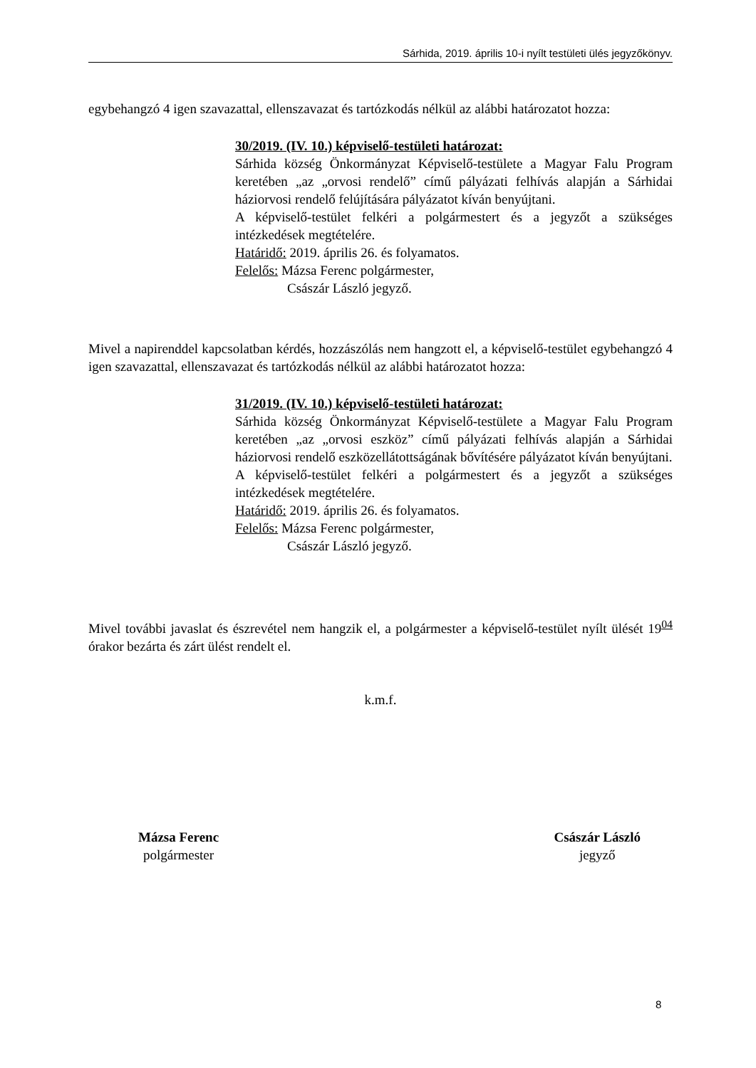Sárhida, 2019. április 10-i nyílt testületi ülés jegyzőkönyv.
egybehangzó 4 igen szavazattal, ellenszavazat és tartózkodás nélkül az alábbi határozatot hozza:
30/2019. (IV. 10.) képviselő-testületi határozat:
Sárhida község Önkormányzat Képviselő-testülete a Magyar Falu Program keretében „az „orvosi rendelő” című pályázati felhívás alapján a Sárhidai háziorvosi rendelő felújítására pályázatot kíván benyújtani.
A képviselő-testület felkéri a polgármestert és a jegyzőt a szükséges intézkedések megtételére.
Határidő: 2019. április 26. és folyamatos.
Felelős: Mázsa Ferenc polgármester,
Császár László jegyző.
Mivel a napirenddel kapcsolatban kérdés, hozzászólás nem hangzott el, a képviselő-testület egybehangzó 4 igen szavazattal, ellenszavazat és tartózkodás nélkül az alábbi határozatot hozza:
31/2019. (IV. 10.) képviselő-testületi határozat:
Sárhida község Önkormányzat Képviselő-testülete a Magyar Falu Program keretében „az „orvosi eszköz” című pályázati felhívás alapján a Sárhidai háziorvosi rendelő eszközellátottságának bővítésére pályázatot kíván benyújtani.
A képviselő-testület felkéri a polgármestert és a jegyzőt a szükséges intézkedések megtételére.
Határidő: 2019. április 26. és folyamatos.
Felelős: Mázsa Ferenc polgármester,
Császár László jegyző.
Mivel további javaslat és észrevétel nem hangzik el, a polgármester a képviselő-testület nyílt ülését 19<sup>04</sup> órakor bezárta és zárt ülést rendelt el.
k.m.f.
Mázsa Ferenc
polgármester
Császár László
jegyző
8